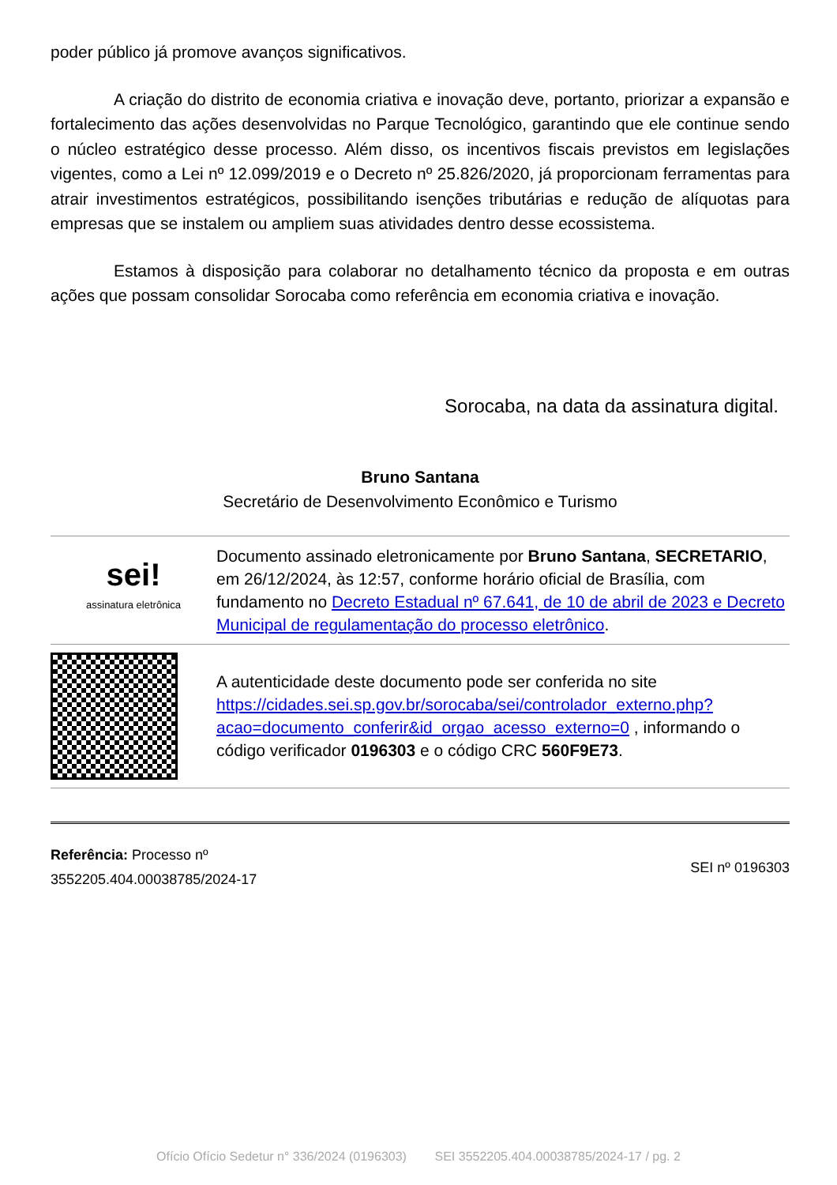poder público já promove avanços significativos.
A criação do distrito de economia criativa e inovação deve, portanto, priorizar a expansão e fortalecimento das ações desenvolvidas no Parque Tecnológico, garantindo que ele continue sendo o núcleo estratégico desse processo. Além disso, os incentivos fiscais previstos em legislações vigentes, como a Lei nº 12.099/2019 e o Decreto nº 25.826/2020, já proporcionam ferramentas para atrair investimentos estratégicos, possibilitando isenções tributárias e redução de alíquotas para empresas que se instalem ou ampliem suas atividades dentro desse ecossistema.
Estamos à disposição para colaborar no detalhamento técnico da proposta e em outras ações que possam consolidar Sorocaba como referência em economia criativa e inovação.
Sorocaba, na data da assinatura digital.
Bruno Santana
Secretário de Desenvolvimento Econômico e Turismo
| sei! assinatura eletrônica | Documento assinado eletronicamente por Bruno Santana , SECRETARIO , em 26/12/2024, às 12:57, conforme horário oficial de Brasília, com fundamento no Decreto Estadual nº 67.641, de 10 de abril de 2023 e Decreto Municipal de regulamentação do processo eletrônico . |
| | A autenticidade deste documento pode ser conferida no site https://cidades.sei.sp.gov.br/sorocaba/sei/controlador_externo.php?acao=documento_conferir&id_orgao_acesso_externo=0 , informando o código verificador 0196303 e o código CRC 560F9E73 . |
Referência: Processo nº
3552205.404.00038785/2024-17
SEI nº 0196303
Ofício Ofício Sedetur n° 336/2024 (0196303) SEI 3552205.404.00038785/2024-17 / pg. 2